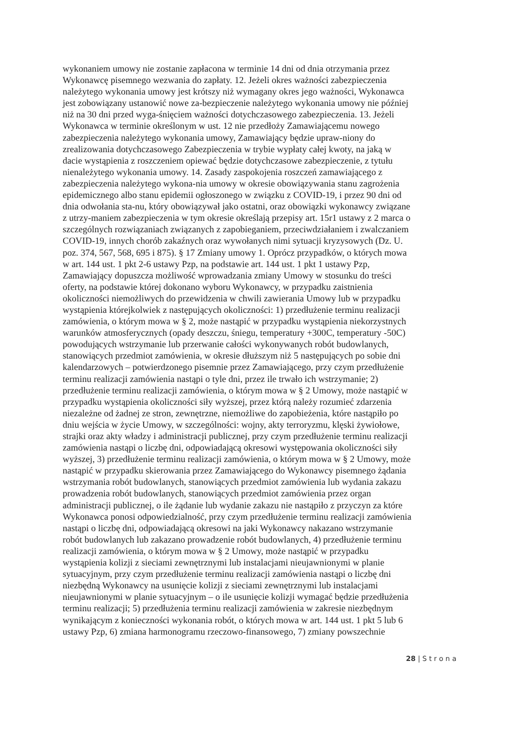wykonaniem umowy nie zostanie zapłacona w terminie 14 dni od dnia otrzymania przez Wykonawcę pisemnego wezwania do zapłaty. 12. Jeżeli okres ważności zabezpieczenia należytego wykonania umowy jest krótszy niż wymagany okres jego ważności, Wykonawca jest zobowiązany ustanowić nowe za-bezpieczenie należytego wykonania umowy nie później niż na 30 dni przed wyga-śnięciem ważności dotychczasowego zabezpieczenia. 13. Jeżeli Wykonawca w terminie określonym w ust. 12 nie przedłoży Zamawiającemu nowego zabezpieczenia należytego wykonania umowy, Zamawiający będzie upraw-niony do zrealizowania dotychczasowego Zabezpieczenia w trybie wypłaty całej kwoty, na jaką w dacie wystąpienia z roszczeniem opiewać będzie dotychczasowe zabezpieczenie, z tytułu nienależytego wykonania umowy. 14. Zasady zaspokojenia roszczeń zamawiającego z zabezpieczenia należytego wykona-nia umowy w okresie obowiązywania stanu zagrożenia epidemicznego albo stanu epidemii ogłoszonego w związku z COVID-19, i przez 90 dni od dnia odwołania sta-nu, który obowiązywał jako ostatni, oraz obowiązki wykonawcy związane z utrzy-maniem zabezpieczenia w tym okresie określają przepisy art. 15r1 ustawy z 2 marca o szczególnych rozwiązaniach związanych z zapobieganiem, przeciwdziałaniem i zwalczaniem COVID-19, innych chorób zakaźnych oraz wywołanych nimi sytuacji kryzysowych (Dz. U. poz. 374, 567, 568, 695 i 875). § 17 Zmiany umowy 1. Oprócz przypadków, o których mowa w art. 144 ust. 1 pkt 2-6 ustawy Pzp, na podstawie art. 144 ust. 1 pkt 1 ustawy Pzp, Zamawiający dopuszcza możliwość wprowadzania zmiany Umowy w stosunku do treści oferty, na podstawie której dokonano wyboru Wykonawcy, w przypadku zaistnienia okoliczności niemożliwych do przewidzenia w chwili zawierania Umowy lub w przypadku wystąpienia którejkolwiek z następujących okoliczności: 1) przedłużenie terminu realizacji zamówienia, o którym mowa w § 2, może nastąpić w przypadku wystąpienia niekorzystnych warunków atmosferycznych (opady deszczu, śniegu, temperatury +300C, temperatury -50C) powodujących wstrzymanie lub przerwanie całości wykonywanych robót budowlanych, stanowiących przedmiot zamówienia, w okresie dłuższym niż 5 następujących po sobie dni kalendarzowych – potwierdzonego pisemnie przez Zamawiającego, przy czym przedłużenie terminu realizacji zamówienia nastąpi o tyle dni, przez ile trwało ich wstrzymanie; 2) przedłużenie terminu realizacji zamówienia, o którym mowa w § 2 Umowy, może nastąpić w przypadku wystąpienia okoliczności siły wyższej, przez którą należy rozumieć zdarzenia niezależne od żadnej ze stron, zewnętrzne, niemożliwe do zapobieżenia, które nastąpiło po dniu wejścia w życie Umowy, w szczególności: wojny, akty terroryzmu, klęski żywiołowe, strajki oraz akty władzy i administracji publicznej, przy czym przedłużenie terminu realizacji zamówienia nastąpi o liczbę dni, odpowiadającą okresowi występowania okoliczności siły wyższej, 3) przedłużenie terminu realizacji zamówienia, o którym mowa w § 2 Umowy, może nastąpić w przypadku skierowania przez Zamawiającego do Wykonawcy pisemnego żądania wstrzymania robót budowlanych, stanowiących przedmiot zamówienia lub wydania zakazu prowadzenia robót budowlanych, stanowiących przedmiot zamówienia przez organ administracji publicznej, o ile żądanie lub wydanie zakazu nie nastąpiło z przyczyn za które Wykonawca ponosi odpowiedzialność, przy czym przedłużenie terminu realizacji zamówienia nastąpi o liczbę dni, odpowiadającą okresowi na jaki Wykonawcy nakazano wstrzymanie robót budowlanych lub zakazano prowadzenie robót budowlanych, 4) przedłużenie terminu realizacji zamówienia, o którym mowa w § 2 Umowy, może nastąpić w przypadku wystąpienia kolizji z sieciami zewnętrznymi lub instalacjami nieujawnionymi w planie sytuacyjnym, przy czym przedłużenie terminu realizacji zamówienia nastąpi o liczbę dni niezbędną Wykonawcy na usunięcie kolizji z sieciami zewnętrznymi lub instalacjami nieujawnionymi w planie sytuacyjnym – o ile usunięcie kolizji wymagać będzie przedłużenia terminu realizacji; 5) przedłużenia terminu realizacji zamówienia w zakresie niezbędnym wynikającym z konieczności wykonania robót, o których mowa w art. 144 ust. 1 pkt 5 lub 6 ustawy Pzp, 6) zmiana harmonogramu rzeczowo-finansowego, 7) zmiany powszechnie
28 | S t r o n a